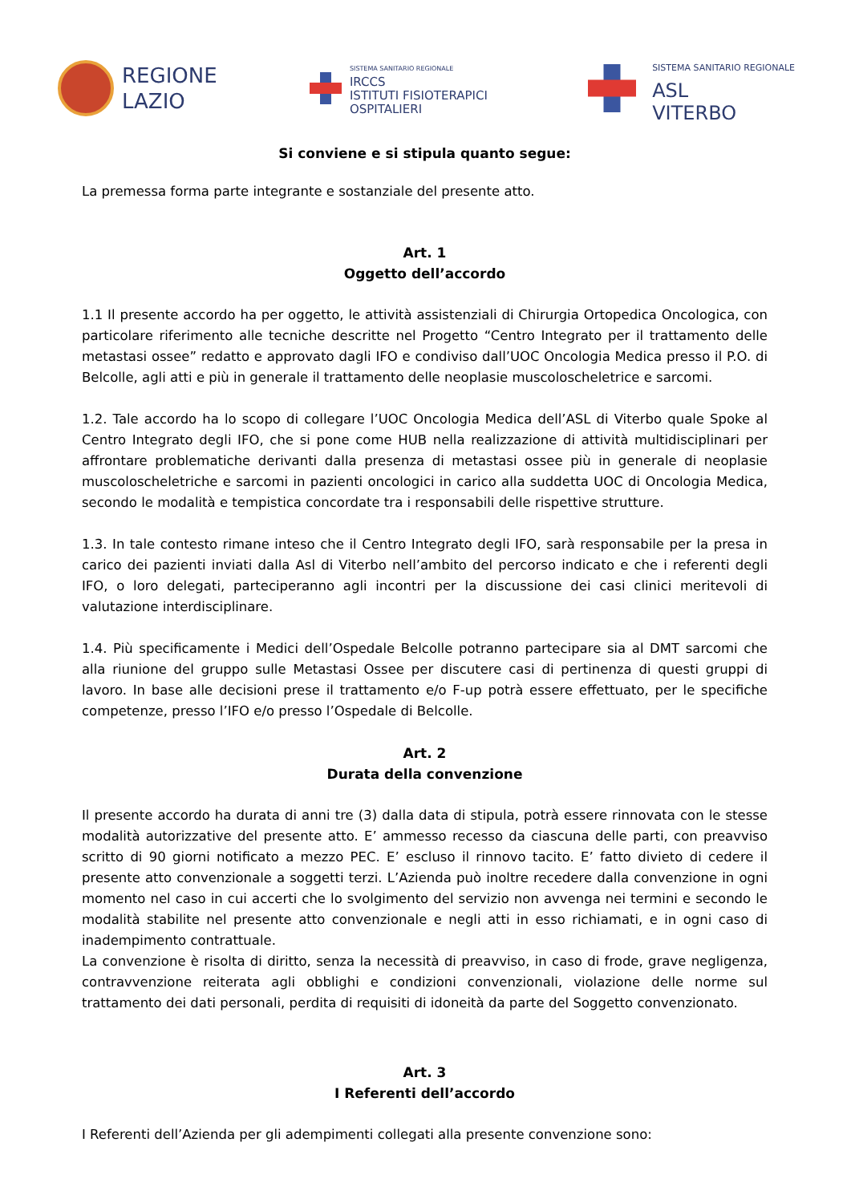REGIONE
LAZIO
SISTEMA SANITARIO REGIONALE
IRCCS
ISTITUTI FISIOTERAPICI
OSPITALIERI
SISTEMA SANITARIO REGIONALE
ASL
VITERBO
Si conviene e si stipula quanto segue:
La premessa forma parte integrante e sostanziale del presente atto.
Art. 1
Oggetto dell’accordo
1.1 Il presente accordo ha per oggetto, le attività assistenziali di Chirurgia Ortopedica Oncologica, con particolare riferimento alle tecniche descritte nel Progetto “Centro Integrato per il trattamento delle metastasi ossee” redatto e approvato dagli IFO e condiviso dall’UOC Oncologia Medica presso il P.O. di Belcolle, agli atti e più in generale il trattamento delle neoplasie muscoloscheletrice e sarcomi.
1.2. Tale accordo ha lo scopo di collegare l’UOC Oncologia Medica dell’ASL di Viterbo quale Spoke al Centro Integrato degli IFO, che si pone come HUB nella realizzazione di attività multidisciplinari per affrontare problematiche derivanti dalla presenza di metastasi ossee più in generale di neoplasie muscoloscheletriche e sarcomi in pazienti oncologici in carico alla suddetta UOC di Oncologia Medica, secondo le modalità e tempistica concordate tra i responsabili delle rispettive strutture.
1.3. In tale contesto rimane inteso che il Centro Integrato degli IFO, sarà responsabile per la presa in carico dei pazienti inviati dalla Asl di Viterbo nell’ambito del percorso indicato e che i referenti degli IFO, o loro delegati, parteciperanno agli incontri per la discussione dei casi clinici meritevoli di valutazione interdisciplinare.
1.4. Più specificamente i Medici dell’Ospedale Belcolle potranno partecipare sia al DMT sarcomi che alla riunione del gruppo sulle Metastasi Ossee per discutere casi di pertinenza di questi gruppi di lavoro. In base alle decisioni prese il trattamento e/o F-up potrà essere effettuato, per le specifiche competenze, presso l’IFO e/o presso l’Ospedale di Belcolle.
Art. 2
Durata della convenzione
Il presente accordo ha durata di anni tre (3) dalla data di stipula, potrà essere rinnovata con le stesse modalità autorizzative del presente atto. E’ ammesso recesso da ciascuna delle parti, con preavviso scritto di 90 giorni notificato a mezzo PEC. E’ escluso il rinnovo tacito. E’ fatto divieto di cedere il presente atto convenzionale a soggetti terzi. L’Azienda può inoltre recedere dalla convenzione in ogni momento nel caso in cui accerti che lo svolgimento del servizio non avvenga nei termini e secondo le modalità stabilite nel presente atto convenzionale e negli atti in esso richiamati, e in ogni caso di inadempimento contrattuale.
La convenzione è risolta di diritto, senza la necessità di preavviso, in caso di frode, grave negligenza, contravvenzione reiterata agli obblighi e condizioni convenzionali, violazione delle norme sul trattamento dei dati personali, perdita di requisiti di idoneità da parte del Soggetto convenzionato.
Art. 3
I Referenti dell’accordo
I Referenti dell’Azienda per gli adempimenti collegati alla presente convenzione sono: